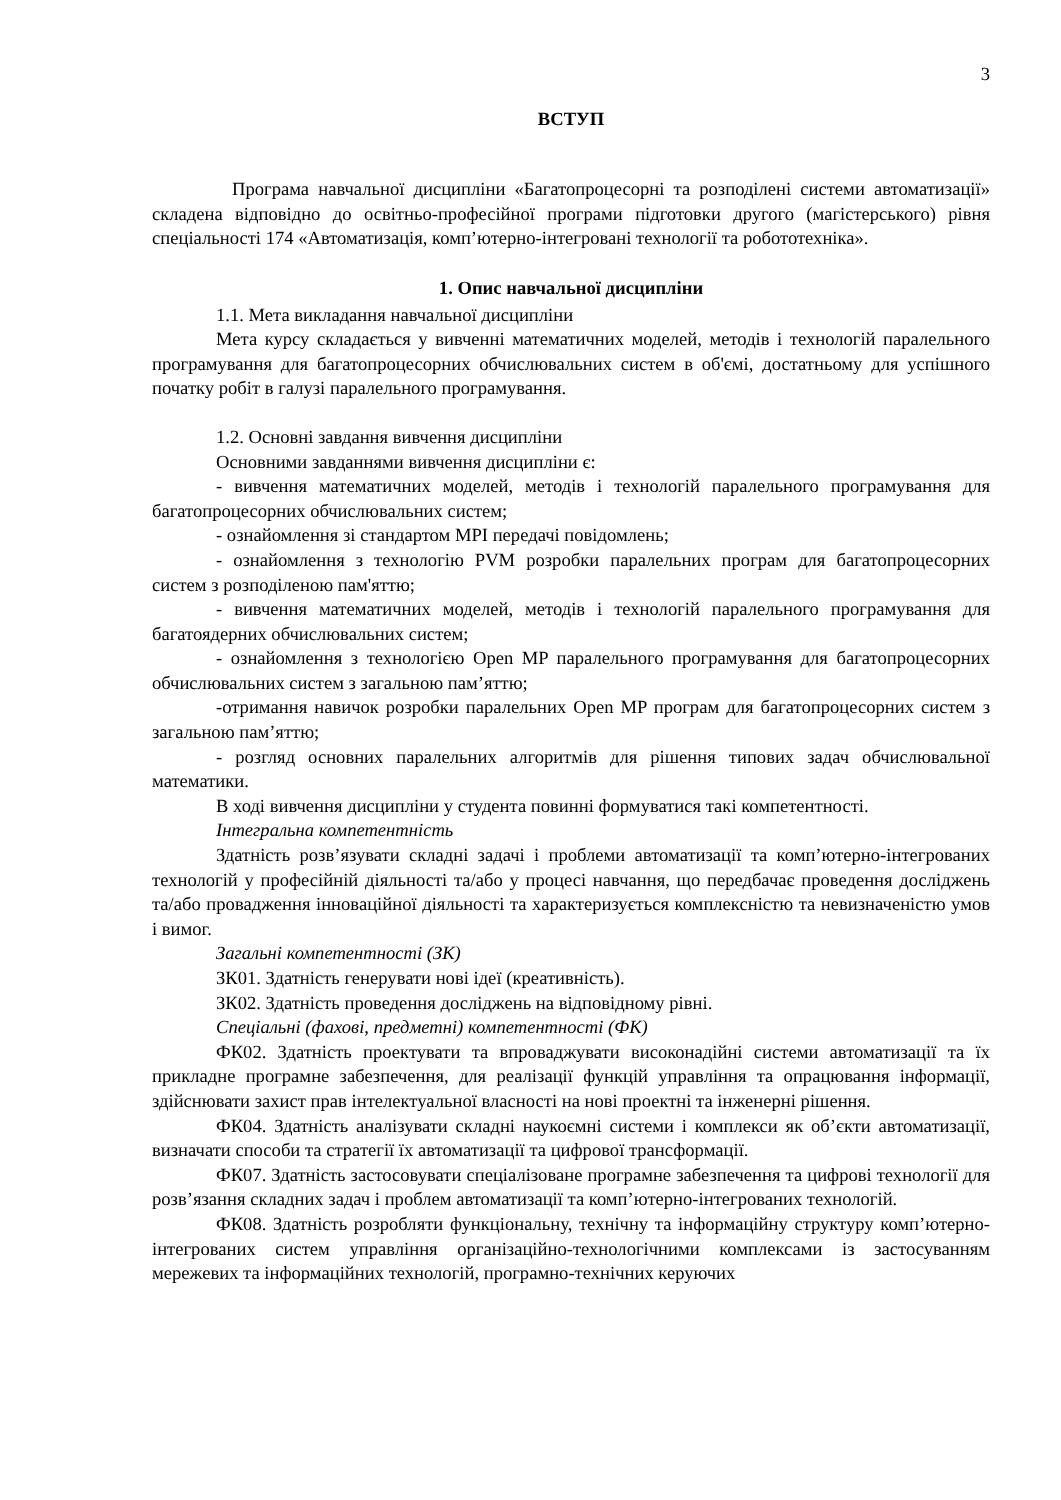3
ВСТУП
Програма навчальної дисципліни «Багатопроцесорні та розподілені системи автоматизації» складена відповідно до освітньо-професійної програми підготовки другого (магістерського) рівня спеціальності 174 «Автоматизація, комп’ютерно-інтегровані технології та робототехніка».
1. Опис навчальної дисципліни
1.1. Мета викладання навчальної дисципліни
Мета курсу складається у вивченні математичних моделей, методів і технологій паралельного програмування для багатопроцесорних обчислювальних систем в об'ємі, достатньому для успішного початку робіт в галузі паралельного програмування.
1.2. Основні завдання вивчення дисципліни
Основними завданнями вивчення дисципліни є:
- вивчення математичних моделей, методів і технологій паралельного програмування для багатопроцесорних обчислювальних систем;
- ознайомлення зі стандартом MPI передачі повідомлень;
- ознайомлення з технологію PVM розробки паралельних програм для багатопроцесорних систем з розподіленою пам'яттю;
- вивчення математичних моделей, методів і технологій паралельного програмування для багатоядерних обчислювальних систем;
- ознайомлення з технологією Open MP паралельного програмування для багатопроцесорних обчислювальних систем з загальною пам’яттю;
-отримання навичок розробки паралельних Open MP програм для багатопроцесорних систем з загальною пам’яттю;
- розгляд основних паралельних алгоритмів для рішення типових задач обчислювальної математики.
В ході вивчення дисципліни у студента повинні формуватися такі компетентності.
Інтегральна компетентність
Здатність розв’язувати складні задачі і проблеми автоматизації та комп’ютерно-інтегрованих технологій у професійній діяльності та/або у процесі навчання, що передбачає проведення досліджень та/або провадження інноваційної діяльності та характеризується комплексністю та невизначеністю умов і вимог.
Загальні компетентності (ЗК)
ЗК01. Здатність генерувати нові ідеї (креативність).
ЗК02. Здатність проведення досліджень на відповідному рівні.
Спеціальні (фахові, предметні) компетентності (ФК)
ФК02. Здатність проектувати та впроваджувати високонадійні системи автоматизації та їх прикладне програмне забезпечення, для реалізації функцій управління та опрацювання інформації, здійснювати захист прав інтелектуальної власності на нові проектні та інженерні рішення.
ФК04. Здатність аналізувати складні наукоємні системи і комплекси як об’єкти автоматизації, визначати способи та стратегії їх автоматизації та цифрової трансформації.
ФК07. Здатність застосовувати спеціалізоване програмне забезпечення та цифрові технології для розв’язання складних задач і проблем автоматизації та комп’ютерно-інтегрованих технологій.
ФК08. Здатність розробляти функціональну, технічну та інформаційну структуру комп’ютерно-інтегрованих систем управління організаційно-технологічними комплексами із застосуванням мережевих та інформаційних технологій, програмно-технічних керуючих